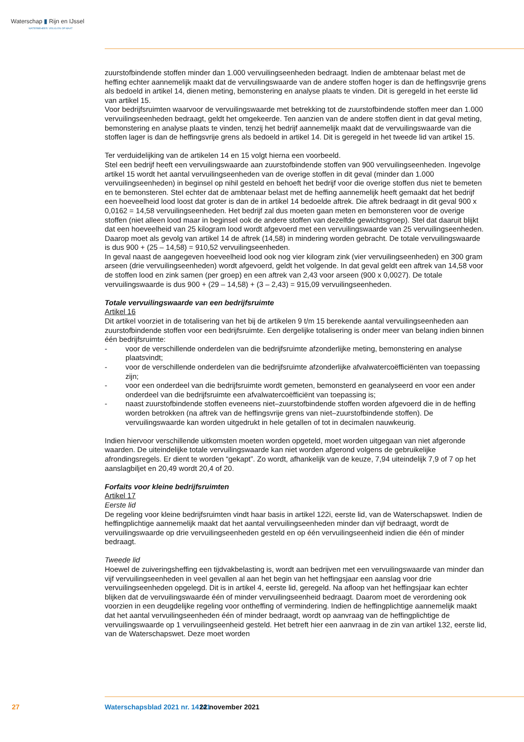Waterschap ▮ Rijn en IJssel
WATERBEHEER: VEILIG EN OP MAAT
zuurstofbindende stoffen minder dan 1.000 vervuilingseenheden bedraagt. Indien de ambtenaar belast met de heffing echter aannemelijk maakt dat de vervuilingswaarde van de andere stoffen hoger is dan de heffingsvrije grens als bedoeld in artikel 14, dienen meting, bemonstering en analyse plaats te vinden. Dit is geregeld in het eerste lid van artikel 15.
Voor bedrijfsruimten waarvoor de vervuilingswaarde met betrekking tot de zuurstofbindende stoffen meer dan 1.000 vervuilingseenheden bedraagt, geldt het omgekeerde. Ten aanzien van de andere stoffen dient in dat geval meting, bemonstering en analyse plaats te vinden, tenzij het bedrijf aannemelijk maakt dat de vervuilingswaarde van die stoffen lager is dan de heffingsvrije grens als bedoeld in artikel 14. Dit is geregeld in het tweede lid van artikel 15.
Ter verduidelijking van de artikelen 14 en 15 volgt hierna een voorbeeld.
Stel een bedrijf heeft een vervuilingswaarde aan zuurstofbindende stoffen van 900 vervuilingseenheden. Ingevolge artikel 15 wordt het aantal vervuilingseenheden van de overige stoffen in dit geval (minder dan 1.000 vervuilingseenheden) in beginsel op nihil gesteld en behoeft het bedrijf voor die overige stoffen dus niet te bemeten en te bemonsteren. Stel echter dat de ambtenaar belast met de heffing aannemelijk heeft gemaakt dat het bedrijf een hoeveelheid lood loost dat groter is dan de in artikel 14 bedoelde aftrek. Die aftrek bedraagt in dit geval 900 x 0,0162 = 14,58 vervuilingseenheden. Het bedrijf zal dus moeten gaan meten en bemonsteren voor de overige stoffen (niet alleen lood maar in beginsel ook de andere stoffen van dezelfde gewichtsgroep). Stel dat daaruit blijkt dat een hoeveelheid van 25 kilogram lood wordt afgevoerd met een vervuilingswaarde van 25 vervuilingseenheden. Daarop moet als gevolg van artikel 14 de aftrek (14,58) in mindering worden gebracht. De totale vervuilingswaarde is dus 900 + (25 – 14,58) = 910,52 vervuilingseenheden.
In geval naast de aangegeven hoeveelheid lood ook nog vier kilogram zink (vier vervuilingseenheden) en 300 gram arseen (drie vervuilingseenheden) wordt afgevoerd, geldt het volgende. In dat geval geldt een aftrek van 14,58 voor de stoffen lood en zink samen (per groep) en een aftrek van 2,43 voor arseen (900 x 0,0027). De totale vervuilingswaarde is dus 900 + (29 – 14,58) + (3 – 2,43) = 915,09 vervuilingseenheden.
Totale vervuilingswaarde van een bedrijfsruimte
Artikel 16
Dit artikel voorziet in de totalisering van het bij de artikelen 9 t/m 15 berekende aantal vervuilingseenheden aan zuurstofbindende stoffen voor een bedrijfsruimte. Een dergelijke totalisering is onder meer van belang indien binnen één bedrijfsruimte:
- voor de verschillende onderdelen van die bedrijfsruimte afzonderlijke meting, bemonstering en analyse plaatsvindt;
- voor de verschillende onderdelen van die bedrijfsruimte afzonderlijke afvalwatercoëfficiënten van toepassing zijn;
- voor een onderdeel van die bedrijfsruimte wordt gemeten, bemonsterd en geanalyseerd en voor een ander onderdeel van die bedrijfsruimte een afvalwatercoëfficiënt van toepassing is;
- naast zuurstofbindende stoffen eveneens niet–zuurstofbindende stoffen worden afgevoerd die in de heffing worden betrokken (na aftrek van de heffingsvrije grens van niet–zuurstofbindende stoffen). De vervuilingswaarde kan worden uitgedrukt in hele getallen of tot in decimalen nauwkeurig.
Indien hiervoor verschillende uitkomsten moeten worden opgeteld, moet worden uitgegaan van niet afgeronde waarden. De uiteindelijke totale vervuilingswaarde kan niet worden afgerond volgens de gebruikelijke afrondingsregels. Er dient te worden “gekapt”. Zo wordt, afhankelijk van de keuze, 7,94 uiteindelijk 7,9 of 7 op het aanslagbiljet en 20,49 wordt 20,4 of 20.
Forfaits voor kleine bedrijfsruimten
Artikel 17
Eerste lid
De regeling voor kleine bedrijfsruimten vindt haar basis in artikel 122i, eerste lid, van de Waterschapswet. Indien de heffingplichtige aannemelijk maakt dat het aantal vervuilingseenheden minder dan vijf bedraagt, wordt de vervuilingswaarde op drie vervuilingseenheden gesteld en op één vervuilingseenheid indien die één of minder bedraagt.
Tweede lid
Hoewel de zuiveringsheffing een tijdvakbelasting is, wordt aan bedrijven met een vervuilingswaarde van minder dan vijf vervuilingseenheden in veel gevallen al aan het begin van het heffingsjaar een aanslag voor drie vervuilingseenheden opgelegd. Dit is in artikel 4, eerste lid, geregeld. Na afloop van het heffingsjaar kan echter blijken dat de vervuilingswaarde één of minder vervuilingseenheid bedraagt. Daarom moet de verordening ook voorzien in een deugdelijke regeling voor ontheffing of vermindering. Indien de heffingplichtige aannemelijk maakt dat het aantal vervuilingseenheden één of minder bedraagt, wordt op aanvraag van de heffingplichtige de vervuilingswaarde op 1 vervuilingseenheid gesteld. Het betreft hier een aanvraag in de zin van artikel 132, eerste lid, van de Waterschapswet. Deze moet worden
27 Waterschapsblad 2021 nr. 14141 22 november 2021